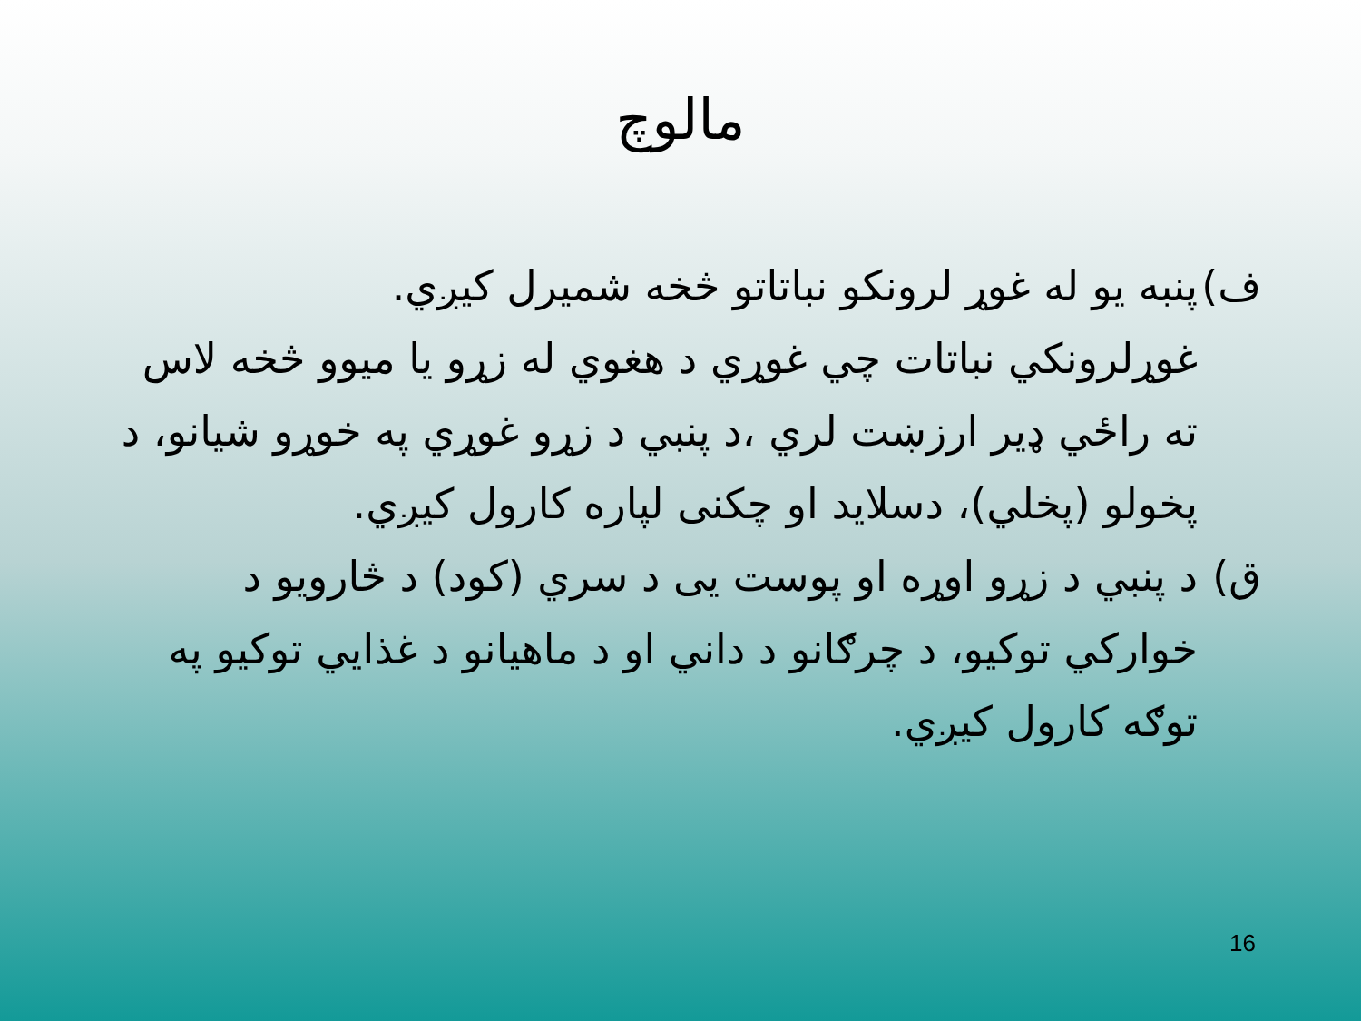مالوچ
ف) پنبه يو له غوړ لرونكو نباتاتو څخه شميرل كيږي.
غوړلرونكي نباتات چي غوړي د هغوي له زړو يا ميوو څخه لاس ته راځي ډير ارزښت لري ،د پنبي د زړو غوړي په خوړو شيانو، د پخولو (پخلي)، دسلايد او چكنى لپاره كارول كيږي.
ق) د پنبي د زړو اوړه او پوست يى د سري (كود) د څارويو د خواركي توكيو، د چرګانو د داني او د ماهيانو د غذايي توكيو په توګه كارول كيږي.
16